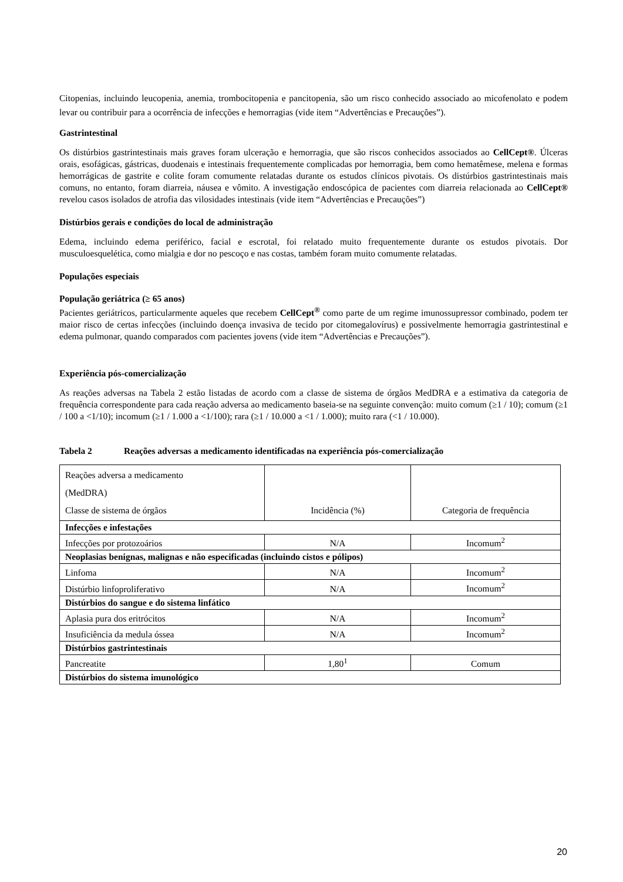Citopenias, incluindo leucopenia, anemia, trombocitopenia e pancitopenia, são um risco conhecido associado ao micofenolato e podem levar ou contribuir para a ocorrência de infecções e hemorragias (vide item “Advertências e Precauções”).
Gastrintestinal
Os distúrbios gastrintestinais mais graves foram ulceração e hemorragia, que são riscos conhecidos associados ao CellCept®. Úlceras orais, esofágicas, gástricas, duodenais e intestinais frequentemente complicadas por hemorragia, bem como hematêmese, melena e formas hemorrágicas de gastrite e colite foram comumente relatadas durante os estudos clínicos pivotais. Os distúrbios gastrintestinais mais comuns, no entanto, foram diarreia, náusea e vômito. A investigação endoscópica de pacientes com diarreia relacionada ao CellCept® revelou casos isolados de atrofia das vilosidades intestinais (vide item “Advertências e Precauções”)
Distúrbios gerais e condições do local de administração
Edema, incluindo edema periférico, facial e escrotal, foi relatado muito frequentemente durante os estudos pivotais. Dor musculoesquelética, como mialgia e dor no pescoço e nas costas, também foram muito comumente relatadas.
Populações especiais
População geriátrica (≥ 65 anos)
Pacientes geriátricos, particularmente aqueles que recebem CellCept<sup>®</sup> como parte de um regime imunossupressor combinado, podem ter maior risco de certas infecções (incluindo doença invasiva de tecido por citomegalovírus) e possivelmente hemorragia gastrintestinal e edema pulmonar, quando comparados com pacientes jovens (vide item “Advertências e Precauções”).
Experiência pós-comercialização
As reações adversas na Tabela 2 estão listadas de acordo com a classe de sistema de órgãos MedDRA e a estimativa da categoria de frequência correspondente para cada reação adversa ao medicamento baseia-se na seguinte convenção: muito comum (≥1 / 10); comum (≥1 / 100 a <1/10); incomum (≥1 / 1.000 a <1/100); rara (≥1 / 10.000 a <1 / 1.000); muito rara (<1 / 10.000).
Tabela 2 Reações adversas a medicamento identificadas na experiência pós-comercialização
| Reações adversa a medicamento (MedDRA) Classe de sistema de órgãos | Incidência (%) | Categoria de frequência |
| Infecções e infestações | | |
| Infecções por protozoários | N/A | Incomum<sup>2</sup> |
| Neoplasias benignas, malignas e não especificadas (incluindo cistos e pólipos) | | |
| Linfoma | N/A | Incomum<sup>2</sup> |
| Distúrbio linfoproliferativo | N/A | Incomum<sup>2</sup> |
| Distúrbios do sangue e do sistema linfático | | |
| Aplasia pura dos eritrócitos | N/A | Incomum<sup>2</sup> |
| Insuficiência da medula óssea | N/A | Incomum<sup>2</sup> |
| Distúrbios gastrintestinais | | |
| Pancreatite | 1,80<sup>1</sup> | Comum |
| Distúrbios do sistema imunológico | | |
20